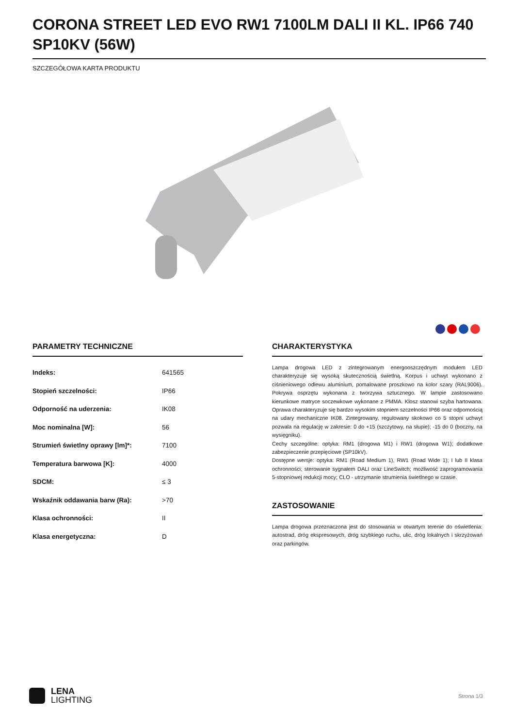CORONA STREET LED EVO RW1 7100LM DALI II KL. IP66 740 SP10KV (56W)
SZCZEGÓŁOWA KARTA PRODUKTU
PARAMETRY TECHNICZNE
| Indeks: | 641565 |
| Stopień szczelności: | IP66 |
| Odporność na uderzenia: | IK08 |
| Moc nominalna [W]: | 56 |
| Strumień świetlny oprawy [lm]*: | 7100 |
| Temperatura barwowa [K]: | 4000 |
| SDCM: | ≤ 3 |
| Wskaźnik oddawania barw (Ra): | >70 |
| Klasa ochronności: | II |
| Klasa energetyczna: | D |
CHARAKTERYSTYKA
Lampa drogowa LED z zintegrowanym energooszczędnym modułem LED charakteryzuje się wysoką skutecznością świetlną. Korpus i uchwyt wykonano z ciśnieniowego odlewu aluminium, pomalowane proszkowo na kolor szary (RAL9006). Pokrywa osprzętu wykonana z tworzywa sztucznego. W lampie zastosowano kierunkowe matryce soczewkowe wykonane z PMMA. Klosz stanowi szyba hartowana. Oprawa charakteryzuje się bardzo wysokim stopniem szczelności IP66 oraz odpornością na udary mechaniczne IK08. Zintegrowany, regulowany skokowo co 5 stopni uchwyt pozwala na regulację w zakresie: 0 do +15 (szczytowy, na słupie); -15 do 0 (boczny, na wysięgniku).
Cechy szczególne: optyka: RM1 (drogowa M1) i RW1 (drogowa W1); dodatkowe zabezpieczenie przepięciowe (SP10kV).
Dostępne wersje: optyka: RM1 (Road Medium 1), RW1 (Road Wide 1); I lub II klasa ochronności; sterowanie sygnałem DALI oraz LineSwitch; możliwość zaprogramowania 5-stopniowej redukcji mocy; CLO - utrzymanie strumienia świetlnego w czasie.
ZASTOSOWANIE
Lampa drogowa przeznaczona jest do stosowania w otwartym terenie do oświetlenia: autostrad, dróg ekspresowych, dróg szybkiego ruchu, ulic, dróg lokalnych i skrzyżowań oraz parkingów.
LENA
LIGHTING
Strona 1/3